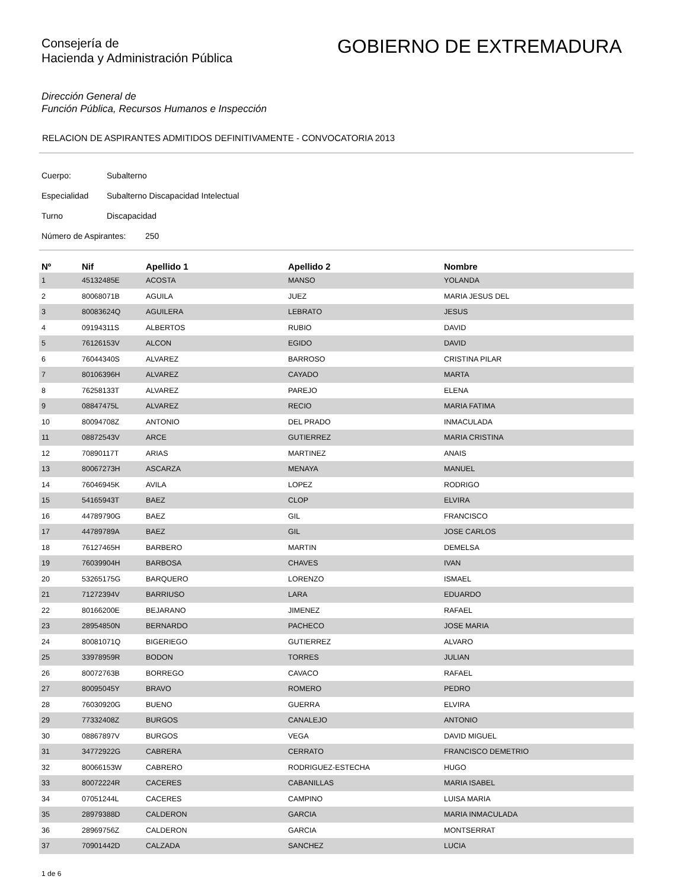Consejería de
Hacienda y Administración Pública
GOBIERNO DE EXTREMADURA
Dirección General de
Función Pública, Recursos Humanos e Inspección
RELACION DE ASPIRANTES ADMITIDOS DEFINITIVAMENTE - CONVOCATORIA 2013
Cuerpo: Subalterno
Especialidad Subalterno Discapacidad Intelectual
Turno Discapacidad
Número de Aspirantes: 250
| Nº | Nif | Apellido 1 | Apellido 2 | Nombre |
| --- | --- | --- | --- | --- |
| 1 | 45132485E | ACOSTA | MANSO | YOLANDA |
| 2 | 80068071B | AGUILA | JUEZ | MARIA JESUS DEL |
| 3 | 80083624Q | AGUILERA | LEBRATO | JESUS |
| 4 | 09194311S | ALBERTOS | RUBIO | DAVID |
| 5 | 76126153V | ALCON | EGIDO | DAVID |
| 6 | 76044340S | ALVAREZ | BARROSO | CRISTINA PILAR |
| 7 | 80106396H | ALVAREZ | CAYADO | MARTA |
| 8 | 76258133T | ALVAREZ | PAREJO | ELENA |
| 9 | 08847475L | ALVAREZ | RECIO | MARIA FATIMA |
| 10 | 80094708Z | ANTONIO | DEL PRADO | INMACULADA |
| 11 | 08872543V | ARCE | GUTIERREZ | MARIA CRISTINA |
| 12 | 70890117T | ARIAS | MARTINEZ | ANAIS |
| 13 | 80067273H | ASCARZA | MENAYA | MANUEL |
| 14 | 76046945K | AVILA | LOPEZ | RODRIGO |
| 15 | 54165943T | BAEZ | CLOP | ELVIRA |
| 16 | 44789790G | BAEZ | GIL | FRANCISCO |
| 17 | 44789789A | BAEZ | GIL | JOSE CARLOS |
| 18 | 76127465H | BARBERO | MARTIN | DEMELSA |
| 19 | 76039904H | BARBOSA | CHAVES | IVAN |
| 20 | 53265175G | BARQUERO | LORENZO | ISMAEL |
| 21 | 71272394V | BARRIUSO | LARA | EDUARDO |
| 22 | 80166200E | BEJARANO | JIMENEZ | RAFAEL |
| 23 | 28954850N | BERNARDO | PACHECO | JOSE MARIA |
| 24 | 80081071Q | BIGERIEGO | GUTIERREZ | ALVARO |
| 25 | 33978959R | BODON | TORRES | JULIAN |
| 26 | 80072763B | BORREGO | CAVACO | RAFAEL |
| 27 | 80095045Y | BRAVO | ROMERO | PEDRO |
| 28 | 76030920G | BUENO | GUERRA | ELVIRA |
| 29 | 77332408Z | BURGOS | CANALEJO | ANTONIO |
| 30 | 08867897V | BURGOS | VEGA | DAVID MIGUEL |
| 31 | 34772922G | CABRERA | CERRATO | FRANCISCO DEMETRIO |
| 32 | 80066153W | CABRERO | RODRIGUEZ-ESTECHA | HUGO |
| 33 | 80072224R | CACERES | CABANILLAS | MARIA ISABEL |
| 34 | 07051244L | CACERES | CAMPINO | LUISA MARIA |
| 35 | 28979388D | CALDERON | GARCIA | MARIA INMACULADA |
| 36 | 28969756Z | CALDERON | GARCIA | MONTSERRAT |
| 37 | 70901442D | CALZADA | SANCHEZ | LUCIA |
1 de 6